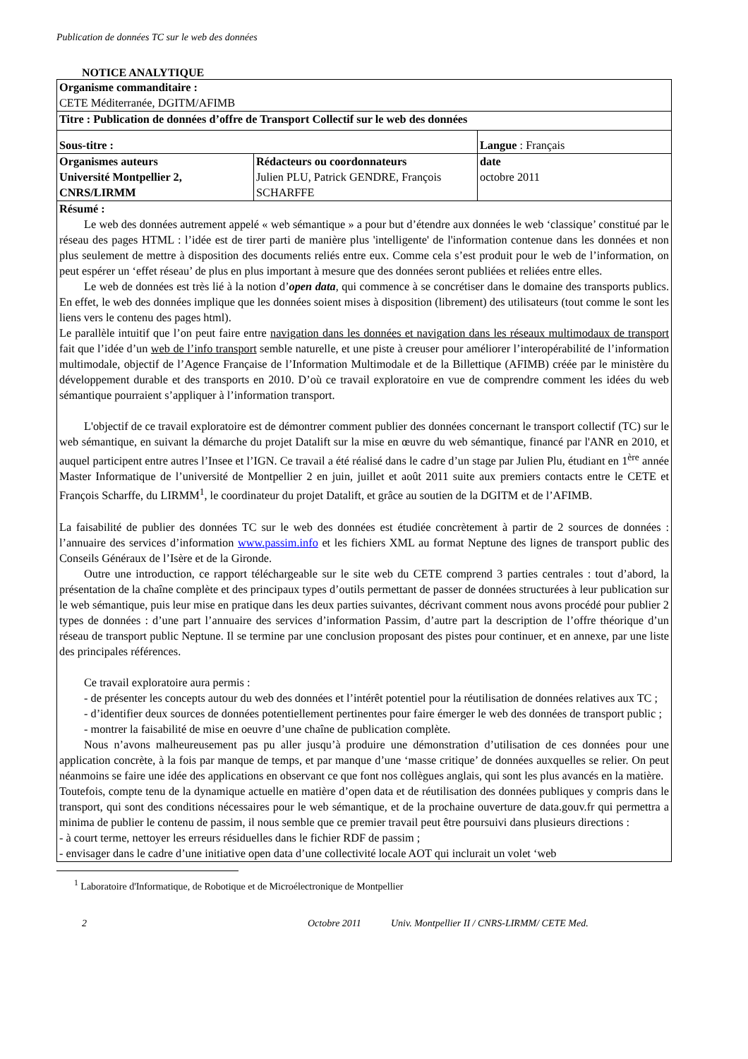Publication de données TC sur le web des données
NOTICE ANALYTIQUE
| Organisme commanditaire : CETE Méditerranée, DGITM/AFIMB | | |
| Titre : Publication de données d’offre de Transport Collectif sur le web des données | | |
| Sous-titre : | | Langue : Français |
| Organismes auteurs Université Montpellier 2, CNRS/LIRMM | Rédacteurs ou coordonnateurs Julien PLU, Patrick GENDRE, François SCHARFFE | date octobre 2011 |
| Résumé : Le web des données autrement appelé « web sémantique » a pour but d’étendre aux données le web ‘classique’ constitué par le réseau des pages HTML : l’idée est de tirer parti de manière plus 'intelligente' de l'information contenue dans les données et non plus seulement de mettre à disposition des documents reliés entre eux. Comme cela s’est produit pour le web de l’information, on peut espérer un ‘effet réseau’ de plus en plus important à mesure que des données seront publiées et reliées entre elles. Le web de données est très lié à la notion d’ open data , qui commence à se concrétiser dans le domaine des transports publics. En effet, le web des données implique que les données soient mises à disposition (librement) des utilisateurs (tout comme le sont les liens vers le contenu des pages html). Le parallèle intuitif que l’on peut faire entre navigation dans les données et navigation dans les réseaux multimodaux de transport fait que l’idée d’un web de l’info transport semble naturelle, et une piste à creuser pour améliorer l’interopérabilité de l’information multimodale, objectif de l’Agence Française de l’Information Multimodale et de la Billettique (AFIMB) créée par le ministère du développement durable et des transports en 2010. D’où ce travail exploratoire en vue de comprendre comment les idées du web sémantique pourraient s’appliquer à l’information transport. L'objectif de ce travail exploratoire est de démontrer comment publier des données concernant le transport collectif (TC) sur le web sémantique, en suivant la démarche du projet Datalift sur la mise en œuvre du web sémantique, financé par l'ANR en 2010, et auquel participent entre autres l’Insee et l’IGN. Ce travail a été réalisé dans le cadre d’un stage par Julien Plu, étudiant en 1<sup>ère</sup> année Master Informatique de l’université de Montpellier 2 en juin, juillet et août 2011 suite aux premiers contacts entre le CETE et François Scharffe, du LIRMM<sup>1</sup>, le coordinateur du projet Datalift, et grâce au soutien de la DGITM et de l’AFIMB. La faisabilité de publier des données TC sur le web des données est étudiée concrètement à partir de 2 sources de données : l’annuaire des services d’information www.passim.info et les fichiers XML au format Neptune des lignes de transport public des Conseils Généraux de l’Isère et de la Gironde. Outre une introduction, ce rapport téléchargeable sur le site web du CETE comprend 3 parties centrales : tout d’abord, la présentation de la chaîne complète et des principaux types d’outils permettant de passer de données structurées à leur publication sur le web sémantique, puis leur mise en pratique dans les deux parties suivantes, décrivant comment nous avons procédé pour publier 2 types de données : d’une part l’annuaire des services d’information Passim, d’autre part la description de l’offre théorique d’un réseau de transport public Neptune. Il se termine par une conclusion proposant des pistes pour continuer, et en annexe, par une liste des principales références. Ce travail exploratoire aura permis : - de présenter les concepts autour du web des données et l’intérêt potentiel pour la réutilisation de données relatives aux TC ; - d’identifier deux sources de données potentiellement pertinentes pour faire émerger le web des données de transport public ; - montrer la faisabilité de mise en oeuvre d’une chaîne de publication complète. Nous n’avons malheureusement pas pu aller jusqu’à produire une démonstration d’utilisation de ces données pour une application concrète, à la fois par manque de temps, et par manque d’une ‘masse critique’ de données auxquelles se relier. On peut néanmoins se faire une idée des applications en observant ce que font nos collègues anglais, qui sont les plus avancés en la matière. Toutefois, compte tenu de la dynamique actuelle en matière d’open data et de réutilisation des données publiques y compris dans le transport, qui sont des conditions nécessaires pour le web sémantique, et de la prochaine ouverture de data.gouv.fr qui permettra a minima de publier le contenu de passim, il nous semble que ce premier travail peut être poursuivi dans plusieurs directions : - à court terme, nettoyer les erreurs résiduelles dans le fichier RDF de passim ; - envisager dans le cadre d’une initiative open data d’une collectivité locale AOT qui inclurait un volet ‘web | | |
<sup>1</sup> Laboratoire d'Informatique, de Robotique et de Microélectronique de Montpellier
2 Octobre 2011 Univ. Montpellier II / CNRS-LIRMM/ CETE Med.